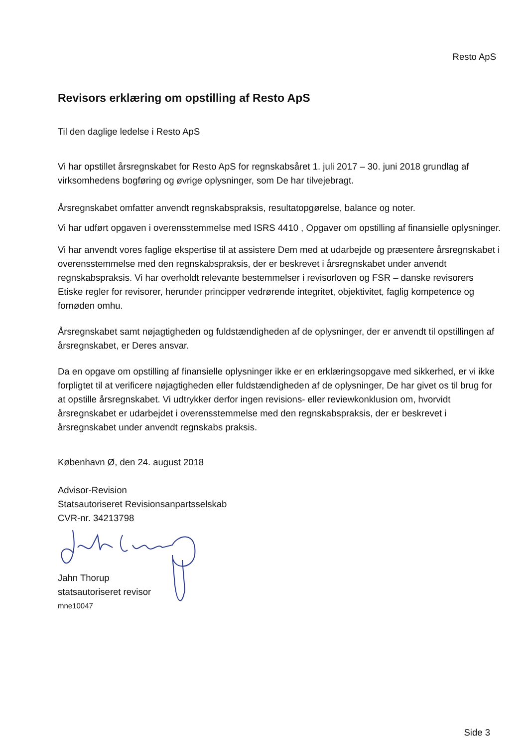Resto ApS
Revisors erklæring om opstilling af Resto ApS
Til den daglige ledelse i Resto ApS
Vi har opstillet årsregnskabet for Resto ApS for regnskabsåret 1. juli 2017 – 30. juni 2018 grundlag af virksomhedens bogføring og øvrige oplysninger, som De har tilvejebragt.
Årsregnskabet omfatter anvendt regnskabspraksis, resultatopgørelse, balance og noter.
Vi har udført opgaven i overensstemmelse med ISRS 4410 , Opgaver om opstilling af finansielle oplysninger.
Vi har anvendt vores faglige ekspertise til at assistere Dem med at udarbejde og præsentere årsregnskabet i overensstemmelse med den regnskabspraksis, der er beskrevet i årsregnskabet under anvendt regnskabspraksis. Vi har overholdt relevante bestemmelser i revisorloven og FSR – danske revisorers Etiske regler for revisorer, herunder principper vedrørende integritet, objektivitet, faglig kompetence og fornøden omhu.
Årsregnskabet samt nøjagtigheden og fuldstændigheden af de oplysninger, der er anvendt til opstillingen af årsregnskabet, er Deres ansvar.
Da en opgave om opstilling af finansielle oplysninger ikke er en erklæringsopgave med sikkerhed, er vi ikke forpligtet til at verificere nøjagtigheden eller fuldstændigheden af de oplysninger, De har givet os til brug for at opstille årsregnskabet. Vi udtrykker derfor ingen revisions- eller reviewkonklusion om, hvorvidt årsregnskabet er udarbejdet i overensstemmelse med den regnskabspraksis, der er beskrevet i årsregnskabet under anvendt regnskabs praksis.
København Ø, den 24. august 2018
Advisor-Revision
Statsautoriseret Revisionsanpartsselskab
CVR-nr. 34213798
Jahn Thorup
statsautoriseret revisor
mne10047
Side 3